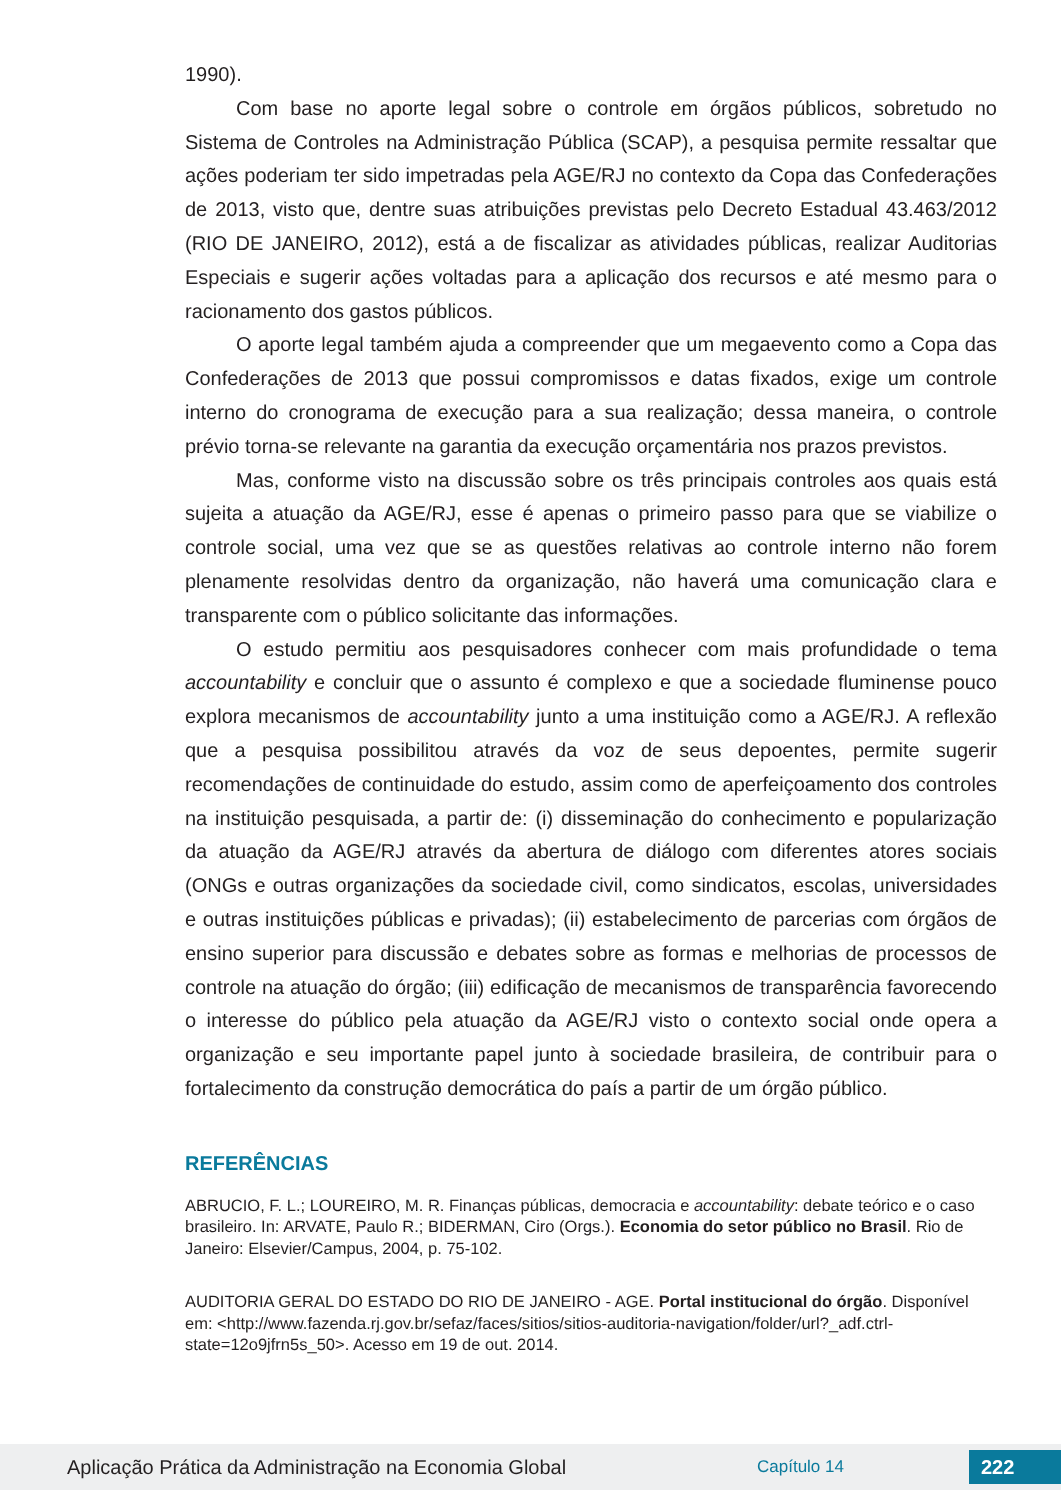1990).
Com base no aporte legal sobre o controle em órgãos públicos, sobretudo no Sistema de Controles na Administração Pública (SCAP), a pesquisa permite ressaltar que ações poderiam ter sido impetradas pela AGE/RJ no contexto da Copa das Confederações de 2013, visto que, dentre suas atribuições previstas pelo Decreto Estadual 43.463/2012 (RIO DE JANEIRO, 2012), está a de fiscalizar as atividades públicas, realizar Auditorias Especiais e sugerir ações voltadas para a aplicação dos recursos e até mesmo para o racionamento dos gastos públicos.
O aporte legal também ajuda a compreender que um megaevento como a Copa das Confederações de 2013 que possui compromissos e datas fixados, exige um controle interno do cronograma de execução para a sua realização; dessa maneira, o controle prévio torna-se relevante na garantia da execução orçamentária nos prazos previstos.
Mas, conforme visto na discussão sobre os três principais controles aos quais está sujeita a atuação da AGE/RJ, esse é apenas o primeiro passo para que se viabilize o controle social, uma vez que se as questões relativas ao controle interno não forem plenamente resolvidas dentro da organização, não haverá uma comunicação clara e transparente com o público solicitante das informações.
O estudo permitiu aos pesquisadores conhecer com mais profundidade o tema accountability e concluir que o assunto é complexo e que a sociedade fluminense pouco explora mecanismos de accountability junto a uma instituição como a AGE/RJ. A reflexão que a pesquisa possibilitou através da voz de seus depoentes, permite sugerir recomendações de continuidade do estudo, assim como de aperfeiçoamento dos controles na instituição pesquisada, a partir de: (i) disseminação do conhecimento e popularização da atuação da AGE/RJ através da abertura de diálogo com diferentes atores sociais (ONGs e outras organizações da sociedade civil, como sindicatos, escolas, universidades e outras instituições públicas e privadas); (ii) estabelecimento de parcerias com órgãos de ensino superior para discussão e debates sobre as formas e melhorias de processos de controle na atuação do órgão; (iii) edificação de mecanismos de transparência favorecendo o interesse do público pela atuação da AGE/RJ visto o contexto social onde opera a organização e seu importante papel junto à sociedade brasileira, de contribuir para o fortalecimento da construção democrática do país a partir de um órgão público.
REFERÊNCIAS
ABRUCIO, F. L.; LOUREIRO, M. R. Finanças públicas, democracia e accountability: debate teórico e o caso brasileiro. In: ARVATE, Paulo R.; BIDERMAN, Ciro (Orgs.). Economia do setor público no Brasil. Rio de Janeiro: Elsevier/Campus, 2004, p. 75-102.
AUDITORIA GERAL DO ESTADO DO RIO DE JANEIRO - AGE. Portal institucional do órgão. Disponível em: <http://www.fazenda.rj.gov.br/sefaz/faces/sitios/sitios-auditoria-navigation/folder/url?_adf.ctrl-state=12o9jfrn5s_50>. Acesso em 19 de out. 2014.
Aplicação Prática da Administração na Economia Global Capítulo 14 222